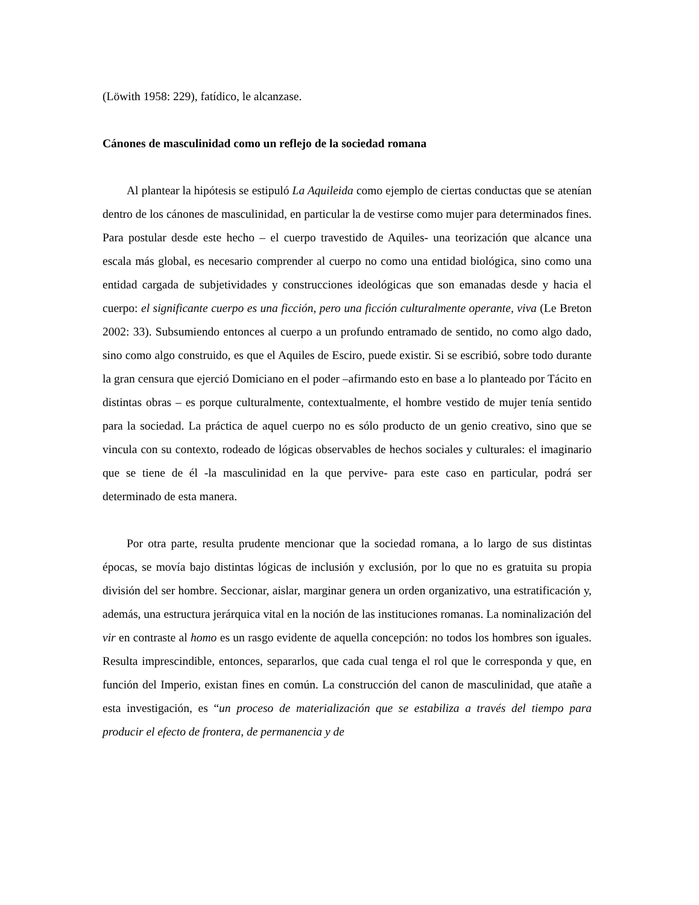(Löwith 1958: 229), fatídico, le alcanzase.
Cánones de masculinidad como un reflejo de la sociedad romana
Al plantear la hipótesis se estipuló La Aquileida como ejemplo de ciertas conductas que se atenían dentro de los cánones de masculinidad, en particular la de vestirse como mujer para determinados fines. Para postular desde este hecho – el cuerpo travestido de Aquiles- una teorización que alcance una escala más global, es necesario comprender al cuerpo no como una entidad biológica, sino como una entidad cargada de subjetividades y construcciones ideológicas que son emanadas desde y hacia el cuerpo: el significante cuerpo es una ficción, pero una ficción culturalmente operante, viva (Le Breton 2002: 33). Subsumiendo entonces al cuerpo a un profundo entramado de sentido, no como algo dado, sino como algo construido, es que el Aquiles de Esciro, puede existir. Si se escribió, sobre todo durante la gran censura que ejerció Domiciano en el poder –afirmando esto en base a lo planteado por Tácito en distintas obras – es porque culturalmente, contextualmente, el hombre vestido de mujer tenía sentido para la sociedad. La práctica de aquel cuerpo no es sólo producto de un genio creativo, sino que se vincula con su contexto, rodeado de lógicas observables de hechos sociales y culturales: el imaginario que se tiene de él -la masculinidad en la que pervive- para este caso en particular, podrá ser determinado de esta manera.
Por otra parte, resulta prudente mencionar que la sociedad romana, a lo largo de sus distintas épocas, se movía bajo distintas lógicas de inclusión y exclusión, por lo que no es gratuita su propia división del ser hombre. Seccionar, aislar, marginar genera un orden organizativo, una estratificación y, además, una estructura jerárquica vital en la noción de las instituciones romanas. La nominalización del vir en contraste al homo es un rasgo evidente de aquella concepción: no todos los hombres son iguales. Resulta imprescindible, entonces, separarlos, que cada cual tenga el rol que le corresponda y que, en función del Imperio, existan fines en común. La construcción del canon de masculinidad, que atañe a esta investigación, es “un proceso de materialización que se estabiliza a través del tiempo para producir el efecto de frontera, de permanencia y de